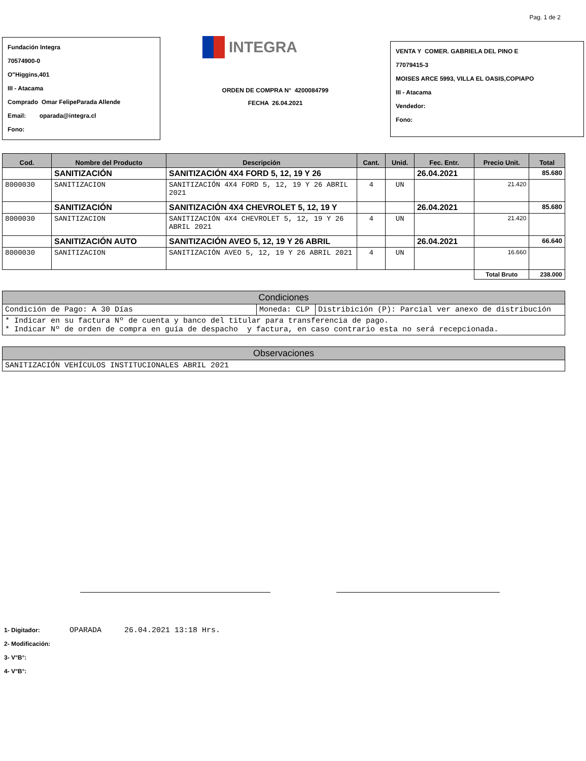Pag. 1 de 2
Fundación Integra
70574900-0
O"Higgins,401
III - Atacama
Comprado Omar FelipeParada Allende
Email: oparada@integra.cl
Fono:
INTEGRA
ORDEN DE COMPRA N° 4200084799
FECHA 26.04.2021
VENTA Y COMER. GABRIELA DEL PINO E
77079415-3
MOISES ARCE 5993, VILLA EL OASIS,COPIAPO
III - Atacama
Vendedor:
Fono:
| Cod. | Nombre del Producto | Descripción | Cant. | Unid. | Fec. Entr. | Precio Unit. | Total |
| --- | --- | --- | --- | --- | --- | --- | --- |
| | SANITIZACIÓN | SANITIZACIÓN 4X4 FORD 5, 12, 19 Y 26 | | | 26.04.2021 | | 85.680 |
| 8000030 | SANITIZACION | SANITIZACIÓN 4X4 FORD 5, 12, 19 Y 26 ABRIL 2021 | 4 | UN | | 21.420 | |
| | SANITIZACIÓN | SANITIZACIÓN 4X4 CHEVROLET 5, 12, 19 Y | | | 26.04.2021 | | 85.680 |
| 8000030 | SANITIZACION | SANITIZACIÓN 4X4 CHEVROLET 5, 12, 19 Y 26 ABRIL 2021 | 4 | UN | | 21.420 | |
| | SANITIZACIÓN AUTO | SANITIZACIÓN AVEO 5, 12, 19 Y 26 ABRIL | | | 26.04.2021 | | 66.640 |
| 8000030 | SANITIZACION | SANITIZACIÓN AVEO 5, 12, 19 Y 26 ABRIL 2021 | 4 | UN | | 16.660 | |
| | | | | | | Total Bruto | 238.000 |
| Condiciones | | |
| Condición de Pago: A 30 Días | Moneda: CLP | Distribición (P): Parcial ver anexo de distribución |
| * Indicar en su factura Nº de cuenta y banco del titular para transferencia de pago. * Indicar Nº de orden de compra en guía de despacho y factura, en caso contrario esta no será recepcionada. | | |
| Observaciones |
| SANITIZACIÓN VEHÍCULOS INSTITUCIONALES ABRIL 2021 |
1- Digitador: OPARADA 26.04.2021 13:18 Hrs.
2- Modificación:
3- V°B°:
4- V°B°: